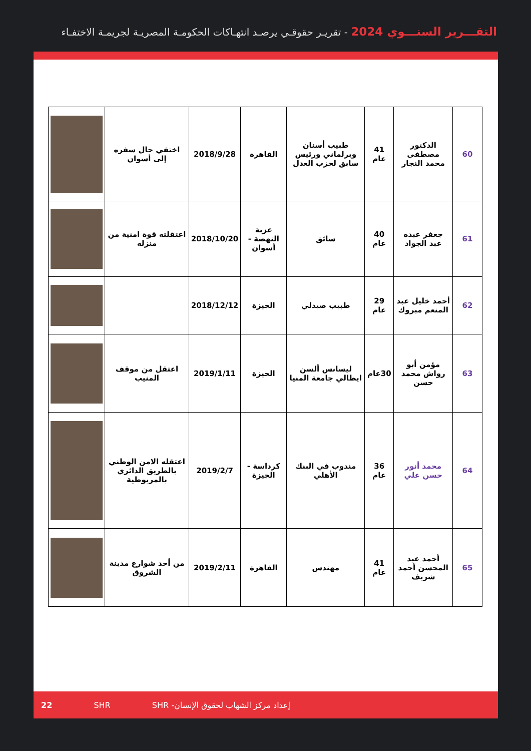التقـــرير السنـــوي 2024 - تقريـر حقوقـي يرصـد انتهـاكات الحكومـة المصريـة لجريمـة الاختفـاء
| 60 | الدكتور مصطفى محمد النجار | 41 عام | طبيب أسنان وبرلماني ورئيس سابق لحزب العدل | القاهرة | 2018/9/28 | اختفي حال سفره إلى أسوان | |
| 61 | جعفر عبده عبد الجواد | 40 عام | سائق | عزبة النهضة - أسوان | 2018/10/20 | اعتقلته قوة امنية من منزله | |
| 62 | أحمد خليل عبد المنعم مبروك | 29 عام | طبيب صيدلي | الجيزة | 2018/12/12 | | |
| 63 | مؤمن أبو رواش محمد حسن | 30عام | ليسانس ألسن ايطالي جامعة المنيا | الجيزة | 2019/1/11 | اعتقل من موقف المنيب | |
| 64 | محمد أنور حسن علي | 36 عام | مندوب في البنك الأهلي | كرداسة - الجيزة | 2019/2/7 | اعتقله الامن الوطني بالطريق الدائري بالمريوطية | |
| 65 | أحمد عبد المحسن أحمد شريف | 41 عام | مهندس | القاهرة | 2019/2/11 | من أحد شوارع مدينة الشروق | |
22 SHR إعداد مركز الشهاب لحقوق الإنسان- SHR